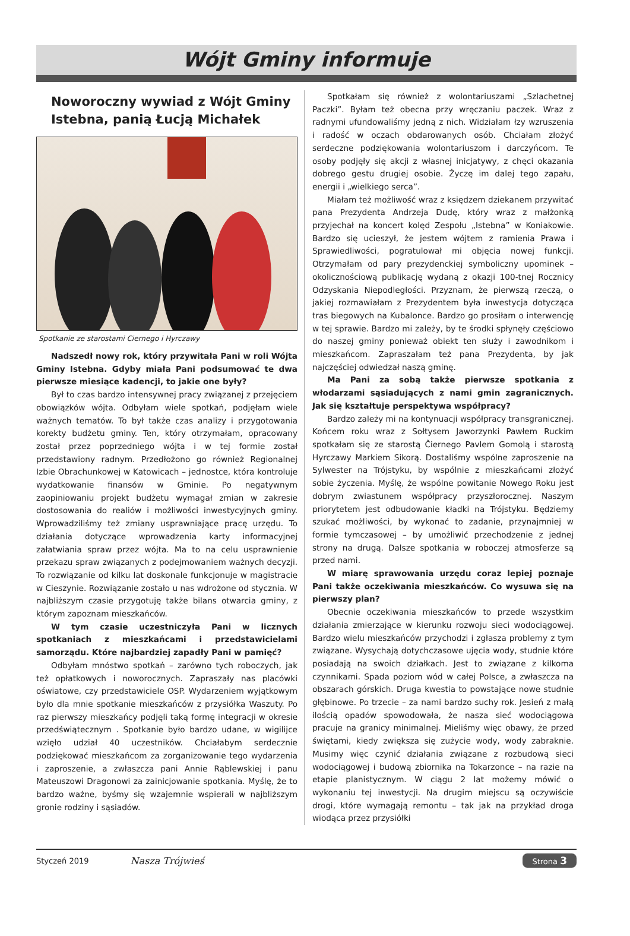Wójt Gminy informuje
Noworoczny wywiad z Wójt Gminy Istebna, panią Łucją Michałek
Spotkanie ze starostami Ciernego i Hyrczawy
Nadszedł nowy rok, który przywitała Pani w roli Wójta Gminy Istebna. Gdyby miała Pani podsumować te dwa pierwsze miesiące kadencji, to jakie one były?
Był to czas bardzo intensywnej pracy związanej z przejęciem obowiązków wójta. Odbyłam wiele spotkań, podjęłam wiele ważnych tematów. To był także czas analizy i przygotowania korekty budżetu gminy. Ten, który otrzymałam, opracowany został przez poprzedniego wójta i w tej formie został przedstawiony radnym. Przedłożono go również Regionalnej Izbie Obrachunkowej w Katowicach – jednostce, która kontroluje wydatkowanie finansów w Gminie. Po negatywnym zaopiniowaniu projekt budżetu wymagał zmian w zakresie dostosowania do realiów i możliwości inwestycyjnych gminy. Wprowadziliśmy też zmiany usprawniające pracę urzędu. To działania dotyczące wprowadzenia karty informacyjnej załatwiania spraw przez wójta. Ma to na celu usprawnienie przekazu spraw związanych z podejmowaniem ważnych decyzji. To rozwiązanie od kilku lat doskonale funkcjonuje w magistracie w Cieszynie. Rozwiązanie zostało u nas wdrożone od stycznia. W najbliższym czasie przygotuję także bilans otwarcia gminy, z którym zapoznam mieszkańców.
W tym czasie uczestniczyła Pani w licznych spotkaniach z mieszkańcami i przedstawicielami samorządu. Które najbardziej zapadły Pani w pamięć?
Odbyłam mnóstwo spotkań – zarówno tych roboczych, jak też opłatkowych i noworocznych. Zapraszały nas placówki oświatowe, czy przedstawiciele OSP. Wydarzeniem wyjątkowym było dla mnie spotkanie mieszkańców z przysiółka Waszuty. Po raz pierwszy mieszkańcy podjęli taką formę integracji w okresie przedświątecznym . Spotkanie było bardzo udane, w wigilijce wzięło udział 40 uczestników. Chciałabym serdecznie podziękować mieszkańcom za zorganizowanie tego wydarzenia i zaproszenie, a zwłaszcza pani Annie Rąblewskiej i panu Mateuszowi Dragonowi za zainicjowanie spotkania. Myślę, że to bardzo ważne, byśmy się wzajemnie wspierali w najbliższym gronie rodziny i sąsiadów.
Spotkałam się również z wolontariuszami „Szlachetnej Paczki”. Byłam też obecna przy wręczaniu paczek. Wraz z radnymi ufundowaliśmy jedną z nich. Widziałam łzy wzruszenia i radość w oczach obdarowanych osób. Chciałam złożyć serdeczne podziękowania wolontariuszom i darczyńcom. Te osoby podjęły się akcji z własnej inicjatywy, z chęci okazania dobrego gestu drugiej osobie. Życzę im dalej tego zapału, energii i „wielkiego serca”.
Miałam też możliwość wraz z księdzem dziekanem przywitać pana Prezydenta Andrzeja Dudę, który wraz z małżonką przyjechał na koncert kolęd Zespołu „Istebna” w Koniakowie. Bardzo się ucieszył, że jestem wójtem z ramienia Prawa i Sprawiedliwości, pogratulował mi objęcia nowej funkcji. Otrzymałam od pary prezydenckiej symboliczny upominek – okolicznościową publikację wydaną z okazji 100-tnej Rocznicy Odzyskania Niepodległości. Przyznam, że pierwszą rzeczą, o jakiej rozmawiałam z Prezydentem była inwestycja dotycząca tras biegowych na Kubalonce. Bardzo go prosiłam o interwencję w tej sprawie. Bardzo mi zależy, by te środki spłynęły częściowo do naszej gminy ponieważ obiekt ten służy i zawodnikom i mieszkańcom. Zapraszałam też pana Prezydenta, by jak najczęściej odwiedzał naszą gminę.
Ma Pani za sobą także pierwsze spotkania z włodarzami sąsiadujących z nami gmin zagranicznych. Jak się kształtuje perspektywa współpracy?
Bardzo zależy mi na kontynuacji współpracy transgranicznej. Końcem roku wraz z Sołtysem Jaworzynki Pawłem Ruckim spotkałam się ze starostą Čiernego Pavlem Gomolą i starostą Hyrczawy Markiem Sikorą. Dostaliśmy wspólne zaproszenie na Sylwester na Trójstyku, by wspólnie z mieszkańcami złożyć sobie życzenia. Myślę, że wspólne powitanie Nowego Roku jest dobrym zwiastunem współpracy przyszłorocznej. Naszym priorytetem jest odbudowanie kładki na Trójstyku. Będziemy szukać możliwości, by wykonać to zadanie, przynajmniej w formie tymczasowej – by umożliwić przechodzenie z jednej strony na drugą. Dalsze spotkania w roboczej atmosferze są przed nami.
W miarę sprawowania urzędu coraz lepiej poznaje Pani także oczekiwania mieszkańców. Co wysuwa się na pierwszy plan?
Obecnie oczekiwania mieszkańców to przede wszystkim działania zmierzające w kierunku rozwoju sieci wodociągowej. Bardzo wielu mieszkańców przychodzi i zgłasza problemy z tym związane. Wysychają dotychczasowe ujęcia wody, studnie które posiadają na swoich działkach. Jest to związane z kilkoma czynnikami. Spada poziom wód w całej Polsce, a zwłaszcza na obszarach górskich. Druga kwestia to powstające nowe studnie głębinowe. Po trzecie – za nami bardzo suchy rok. Jesień z małą ilością opadów spowodowała, że nasza sieć wodociągowa pracuje na granicy minimalnej. Mieliśmy więc obawy, że przed świętami, kiedy zwiększa się zużycie wody, wody zabraknie. Musimy więc czynić działania związane z rozbudową sieci wodociągowej i budową zbiornika na Tokarzonce – na razie na etapie planistycznym. W ciągu 2 lat możemy mówić o wykonaniu tej inwestycji. Na drugim miejscu są oczywiście drogi, które wymagają remontu – tak jak na przykład droga wiodąca przez przysiółki
Styczeń 2019 Nasza Trójwieś Strona 3